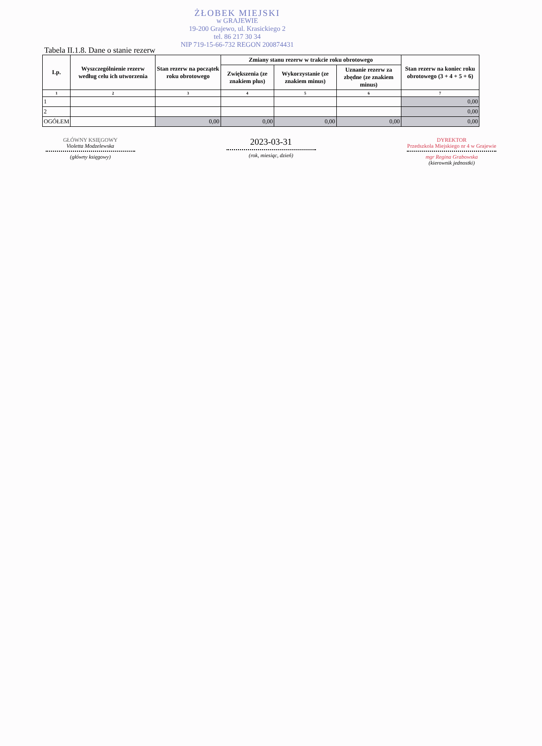ŻŁOBEK MIEJSKI
w GRAJEWIE
19-200 Grajewo, ul. Krasickiego 2
tel. 86 217 30 34
NIP 719-15-66-732 REGON 200874431
Tabela II.1.8. Dane o stanie rezerw
| Lp. | Wyszczególnienie rezerw według celu ich utworzenia | Stan rezerw na początek roku obrotowego | Zmiany stanu rezerw w trakcie roku obrotowego | | | Stan rezerw na koniec roku obrotowego (3 + 4 + 5 + 6) |
| --- | --- | --- | --- | --- | --- | --- |
| | | | Zwiększenia (ze znakiem plus) | Wykorzystanie (ze znakiem minus) | Uznanie rezerw za zbędne (ze znakiem minus) | |
| 1 | 2 | 3 | 4 | 5 | 6 | 7 |
| 1 | | | | | | 0,00 |
| 2 | | | | | | 0,00 |
| OGÓŁEM | | 0,00 | 0,00 | 0,00 | 0,00 | 0,00 |
GŁÓWNY KSIĘGOWY
Violetta Modzelewska
(główny księgowy)
2023-03-31
(rok, miesiąc, dzień)
DYREKTOR
Przedszkola Miejskiego nr 4 w Grajewie
mgr Regina Grabowska
(kierownik jednostki)